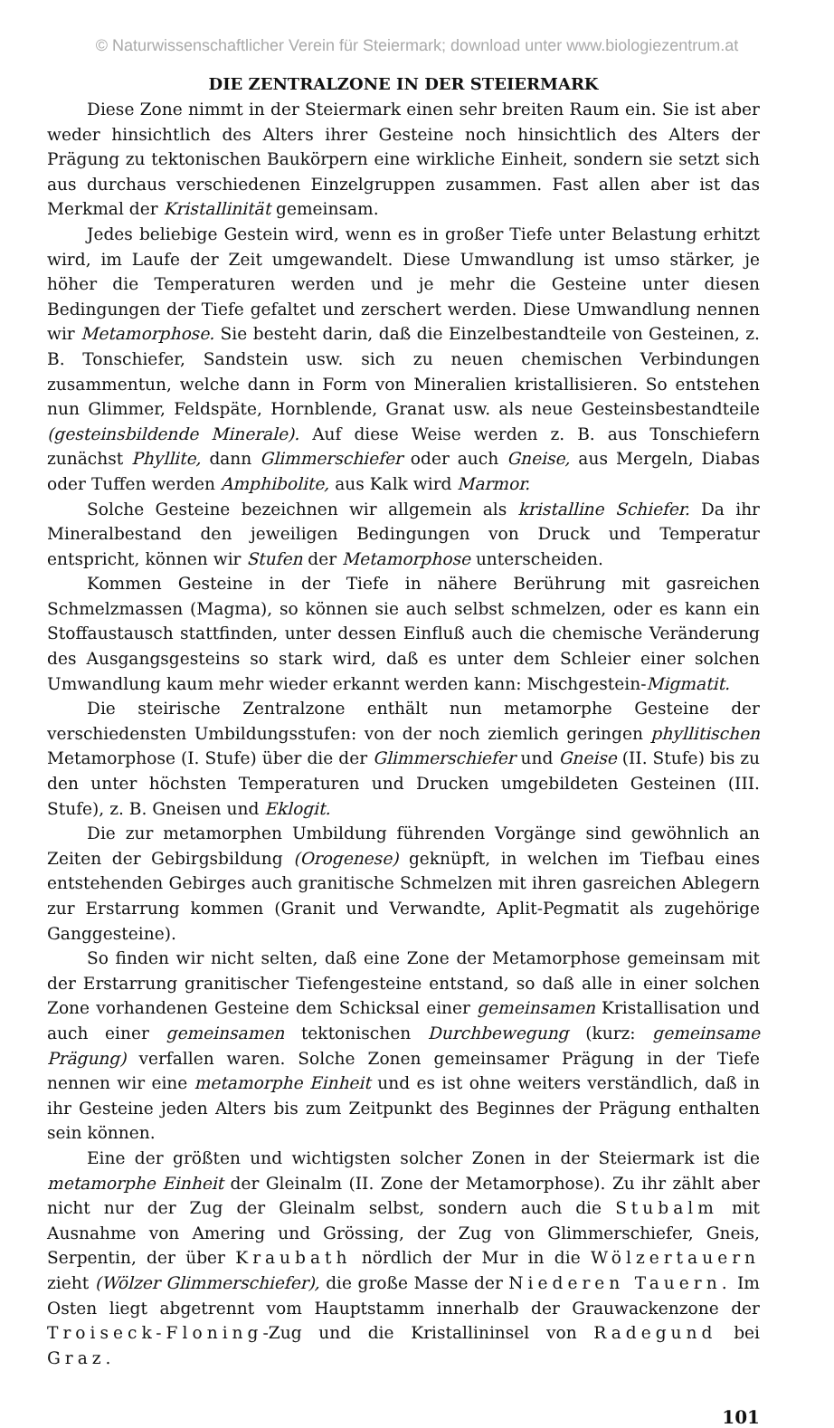© Naturwissenschaftlicher Verein für Steiermark; download unter www.biologiezentrum.at
DIE ZENTRALZONE IN DER STEIERMARK
Diese Zone nimmt in der Steiermark einen sehr breiten Raum ein. Sie ist aber weder hinsichtlich des Alters ihrer Gesteine noch hinsichtlich des Alters der Prägung zu tektonischen Baukörpern eine wirkliche Einheit, sondern sie setzt sich aus durchaus verschiedenen Einzelgruppen zusammen. Fast allen aber ist das Merkmal der Kristallinität gemeinsam.
Jedes beliebige Gestein wird, wenn es in großer Tiefe unter Belastung erhitzt wird, im Laufe der Zeit umgewandelt. Diese Umwandlung ist umso stärker, je höher die Temperaturen werden und je mehr die Gesteine unter diesen Bedingungen der Tiefe gefaltet und zerschert werden. Diese Umwandlung nennen wir Metamorphose. Sie besteht darin, daß die Einzelbestandteile von Gesteinen, z. B. Tonschiefer, Sandstein usw. sich zu neuen chemischen Verbindungen zusammentun, welche dann in Form von Mineralien kristallisieren. So entstehen nun Glimmer, Feldspäte, Hornblende, Granat usw. als neue Gesteinsbestandteile (gesteinsbildende Minerale). Auf diese Weise werden z. B. aus Tonschiefern zunächst Phyllite, dann Glimmerschiefer oder auch Gneise, aus Mergeln, Diabas oder Tuffen werden Amphibolite, aus Kalk wird Marmor.
Solche Gesteine bezeichnen wir allgemein als kristalline Schiefer. Da ihr Mineralbestand den jeweiligen Bedingungen von Druck und Temperatur entspricht, können wir Stufen der Metamorphose unterscheiden.
Kommen Gesteine in der Tiefe in nähere Berührung mit gasreichen Schmelzmassen (Magma), so können sie auch selbst schmelzen, oder es kann ein Stoffaustausch stattfinden, unter dessen Einfluß auch die chemische Veränderung des Ausgangsgesteins so stark wird, daß es unter dem Schleier einer solchen Umwandlung kaum mehr wieder erkannt werden kann: Mischgestein-Migmatit.
Die steirische Zentralzone enthält nun metamorphe Gesteine der verschiedensten Umbildungsstufen: von der noch ziemlich geringen phyllitischen Metamorphose (I. Stufe) über die der Glimmerschiefer und Gneise (II. Stufe) bis zu den unter höchsten Temperaturen und Drucken umgebildeten Gesteinen (III. Stufe), z. B. Gneisen und Eklogit.
Die zur metamorphen Umbildung führenden Vorgänge sind gewöhnlich an Zeiten der Gebirgsbildung (Orogenese) geknüpft, in welchen im Tiefbau eines entstehenden Gebirges auch granitische Schmelzen mit ihren gasreichen Ablegern zur Erstarrung kommen (Granit und Verwandte, Aplit-Pegmatit als zugehörige Ganggesteine).
So finden wir nicht selten, daß eine Zone der Metamorphose gemeinsam mit der Erstarrung granitischer Tiefengesteine entstand, so daß alle in einer solchen Zone vorhandenen Gesteine dem Schicksal einer gemeinsamen Kristallisation und auch einer gemeinsamen tektonischen Durchbewegung (kurz: gemeinsame Prägung) verfallen waren. Solche Zonen gemeinsamer Prägung in der Tiefe nennen wir eine metamorphe Einheit und es ist ohne weiters verständlich, daß in ihr Gesteine jeden Alters bis zum Zeitpunkt des Beginnes der Prägung enthalten sein können.
Eine der größten und wichtigsten solcher Zonen in der Steiermark ist die metamorphe Einheit der Gleinalm (II. Zone der Metamorphose). Zu ihr zählt aber nicht nur der Zug der Gleinalm selbst, sondern auch die Stubalm mit Ausnahme von Amering und Grössing, der Zug von Glimmerschiefer, Gneis, Serpentin, der über Kraubath nördlich der Mur in die Wölzertauern zieht (Wölzer Glimmerschiefer), die große Masse der Niederen Tauern. Im Osten liegt abgetrennt vom Hauptstamm innerhalb der Grauwackenzone der Troiseck-Floning-Zug und die Kristallininsel von Radegund bei Graz.
101